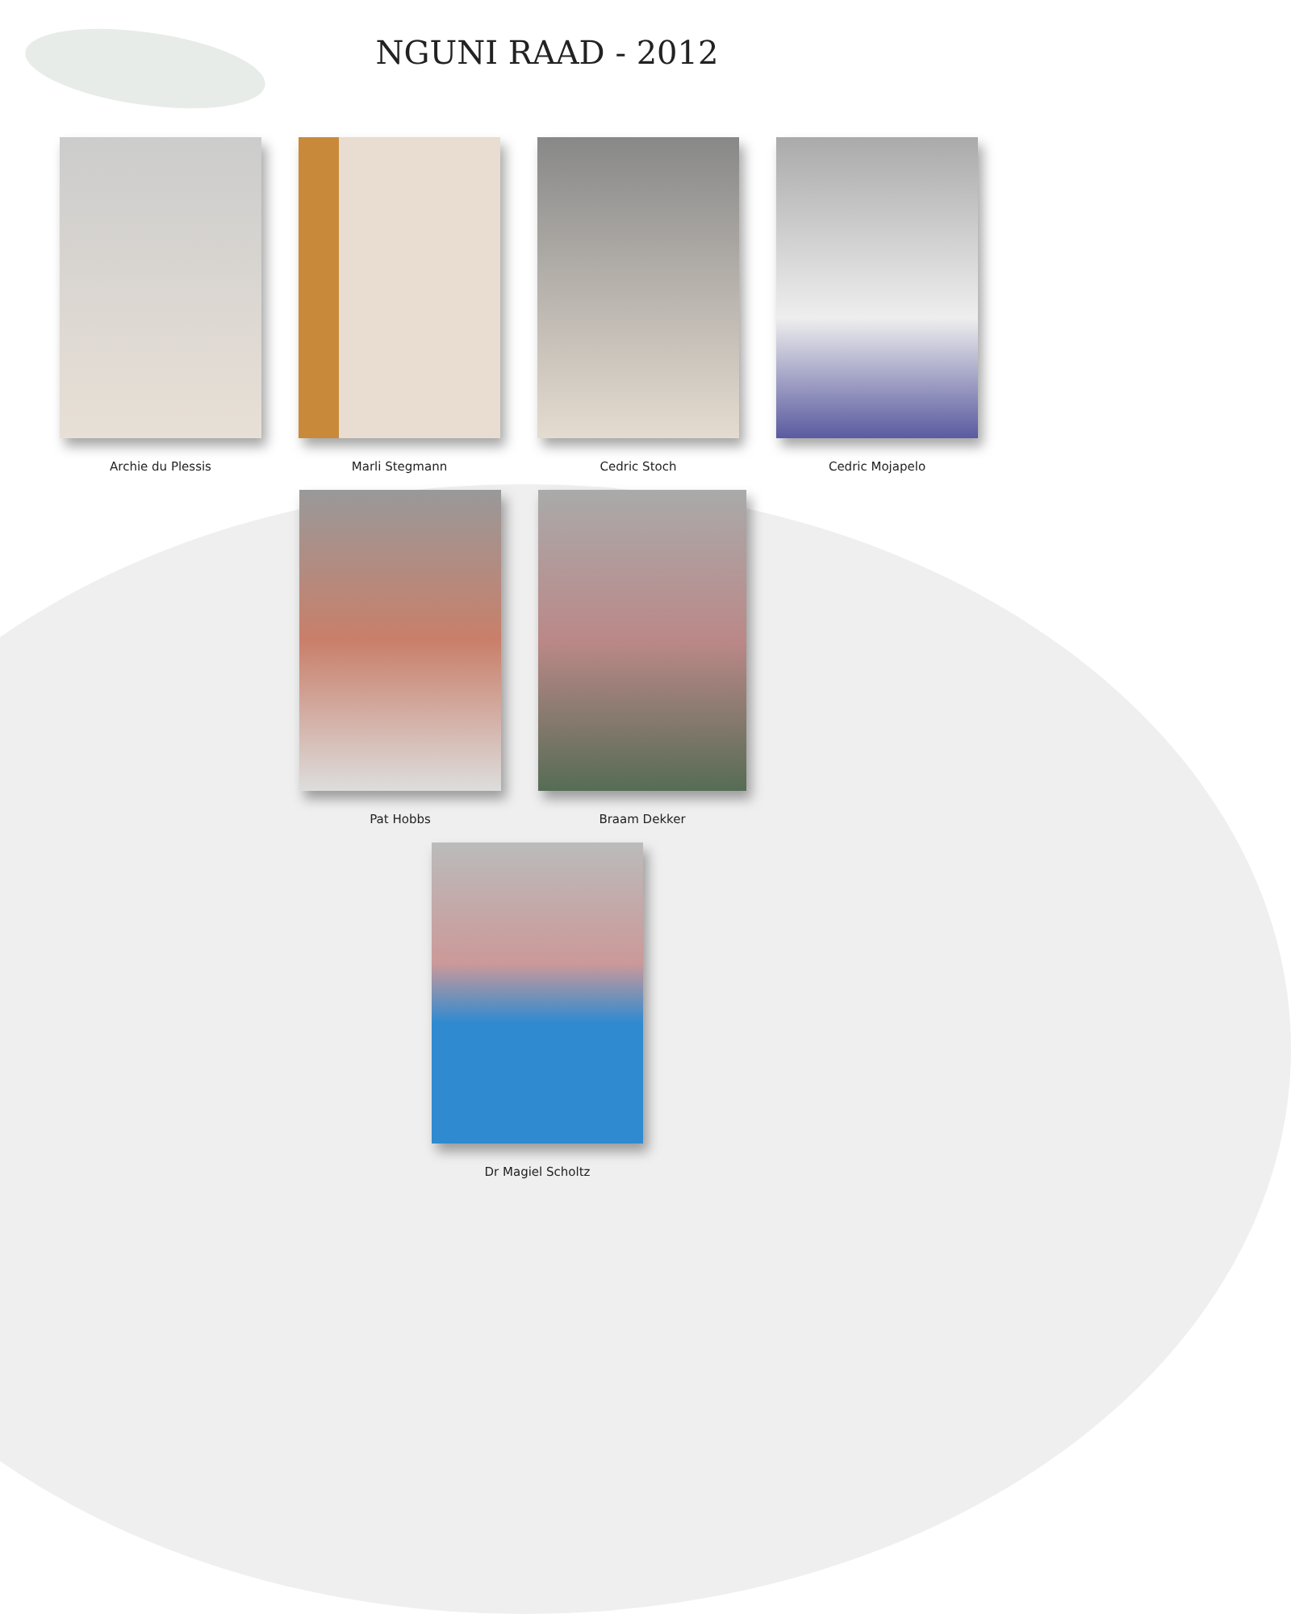NGUNI RAAD - 2012
Archie du Plessis Marli Stegmann Cedric Stoch Cedric Mojapelo
Pat Hobbs Braam Dekker
Dr Magiel Scholtz